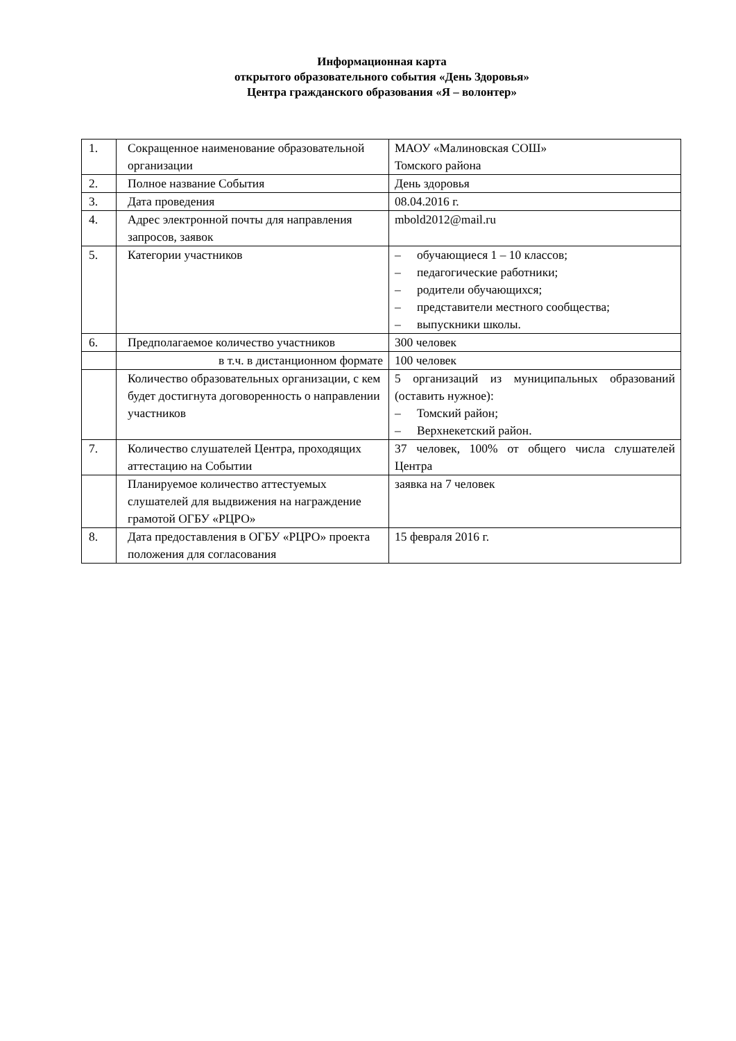Информационная карта
открытого образовательного события «День Здоровья»
Центра гражданского образования «Я – волонтер»
| 1. | Сокращенное наименование образовательной организации | МАОУ «Малиновская СОШ» Томского района |
| 2. | Полное название События | День здоровья |
| 3. | Дата проведения | 08.04.2016 г. |
| 4. | Адрес электронной почты для направления запросов, заявок | mbold2012@mail.ru |
| 5. | Категории участников | – обучающиеся 1 – 10 классов; – педагогические работники; – родители обучающихся; – представители местного сообщества; – выпускники школы. |
| 6. | Предполагаемое количество участников | 300 человек |
| | в т.ч. в дистанционном формате | 100 человек |
| | Количество образовательных организации, с кем будет достигнута договоренность о направлении участников | 5 организаций из муниципальных образований (оставить нужное): – Томский район; – Верхнекетский район. |
| 7. | Количество слушателей Центра, проходящих аттестацию на Событии | 37 человек, 100% от общего числа слушателей Центра |
| | Планируемое количество аттестуемых слушателей для выдвижения на награждение грамотой ОГБУ «РЦРО» | заявка на 7 человек |
| 8. | Дата предоставления в ОГБУ «РЦРО» проекта положения для согласования | 15 февраля 2016 г. |